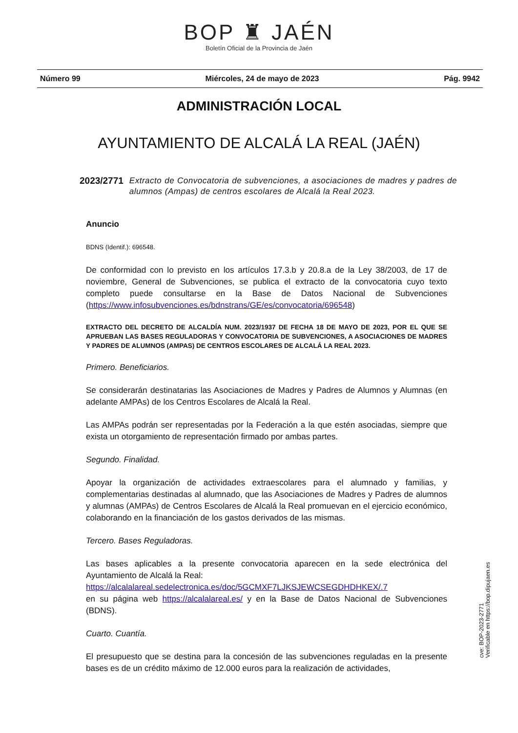BOP ♜ JAÉN
Boletín Oficial de la Provincia de Jaén
Número 99 Miércoles, 24 de mayo de 2023 Pág. 9942
ADMINISTRACIÓN LOCAL
AYUNTAMIENTO DE ALCALÁ LA REAL (JAÉN)
2023/2771 Extracto de Convocatoria de subvenciones, a asociaciones de madres y padres de alumnos (Ampas) de centros escolares de Alcalá la Real 2023.
Anuncio
BDNS (Identif.): 696548.
De conformidad con lo previsto en los artículos 17.3.b y 20.8.a de la Ley 38/2003, de 17 de noviembre, General de Subvenciones, se publica el extracto de la convocatoria cuyo texto completo puede consultarse en la Base de Datos Nacional de Subvenciones (https://www.infosubvenciones.es/bdnstrans/GE/es/convocatoria/696548)
EXTRACTO DEL DECRETO DE ALCALDÍA NUM. 2023/1937 DE FECHA 18 DE MAYO DE 2023, POR EL QUE SE APRUEBAN LAS BASES REGULADORAS Y CONVOCATORIA DE SUBVENCIONES, A ASOCIACIONES DE MADRES Y PADRES DE ALUMNOS (AMPAS) DE CENTROS ESCOLARES DE ALCALÁ LA REAL 2023.
Primero. Beneficiarios.
Se considerarán destinatarias las Asociaciones de Madres y Padres de Alumnos y Alumnas (en adelante AMPAs) de los Centros Escolares de Alcalá la Real.
Las AMPAs podrán ser representadas por la Federación a la que estén asociadas, siempre que exista un otorgamiento de representación firmado por ambas partes.
Segundo. Finalidad.
Apoyar la organización de actividades extraescolares para el alumnado y familias, y complementarias destinadas al alumnado, que las Asociaciones de Madres y Padres de alumnos y alumnas (AMPAs) de Centros Escolares de Alcalá la Real promuevan en el ejercicio económico, colaborando en la financiación de los gastos derivados de las mismas.
Tercero. Bases Reguladoras.
Las bases aplicables a la presente convocatoria aparecen en la sede electrónica del Ayuntamiento de Alcalá la Real:
https://alcalalareal.sedelectronica.es/doc/5GCMXF7LJKSJEWCSEGDHDHKEX/.7
en su página web https://alcalalareal.es/ y en la Base de Datos Nacional de Subvenciones (BDNS).
Cuarto. Cuantía.
El presupuesto que se destina para la concesión de las subvenciones reguladas en la presente bases es de un crédito máximo de 12.000 euros para la realización de actividades,
cve: BOP-2023-2771
Verificable en https://bop.dipujaen.es